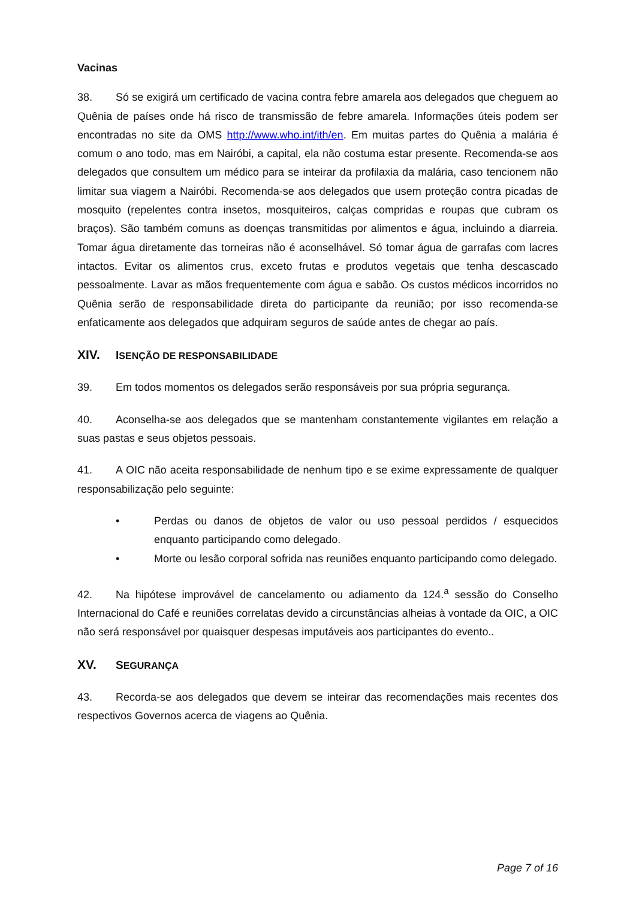Vacinas
38. Só se exigirá um certificado de vacina contra febre amarela aos delegados que cheguem ao Quênia de países onde há risco de transmissão de febre amarela. Informações úteis podem ser encontradas no site da OMS http://www.who.int/ith/en. Em muitas partes do Quênia a malária é comum o ano todo, mas em Nairóbi, a capital, ela não costuma estar presente. Recomenda-se aos delegados que consultem um médico para se inteirar da profilaxia da malária, caso tencionem não limitar sua viagem a Nairóbi. Recomenda-se aos delegados que usem proteção contra picadas de mosquito (repelentes contra insetos, mosquiteiros, calças compridas e roupas que cubram os braços). São também comuns as doenças transmitidas por alimentos e água, incluindo a diarreia. Tomar água diretamente das torneiras não é aconselhável. Só tomar água de garrafas com lacres intactos. Evitar os alimentos crus, exceto frutas e produtos vegetais que tenha descascado pessoalmente. Lavar as mãos frequentemente com água e sabão. Os custos médicos incorridos no Quênia serão de responsabilidade direta do participante da reunião; por isso recomenda-se enfaticamente aos delegados que adquiram seguros de saúde antes de chegar ao país.
XIV. ISENÇÃO DE RESPONSABILIDADE
39. Em todos momentos os delegados serão responsáveis por sua própria segurança.
40. Aconselha-se aos delegados que se mantenham constantemente vigilantes em relação a suas pastas e seus objetos pessoais.
41. A OIC não aceita responsabilidade de nenhum tipo e se exime expressamente de qualquer responsabilização pelo seguinte:
• Perdas ou danos de objetos de valor ou uso pessoal perdidos / esquecidos enquanto participando como delegado.
• Morte ou lesão corporal sofrida nas reuniões enquanto participando como delegado.
42. Na hipótese improvável de cancelamento ou adiamento da 124.<sup>a</sup> sessão do Conselho Internacional do Café e reuniões correlatas devido a circunstâncias alheias à vontade da OIC, a OIC não será responsável por quaisquer despesas imputáveis aos participantes do evento..
XV. SEGURANÇA
43. Recorda-se aos delegados que devem se inteirar das recomendações mais recentes dos respectivos Governos acerca de viagens ao Quênia.
Page 7 of 16